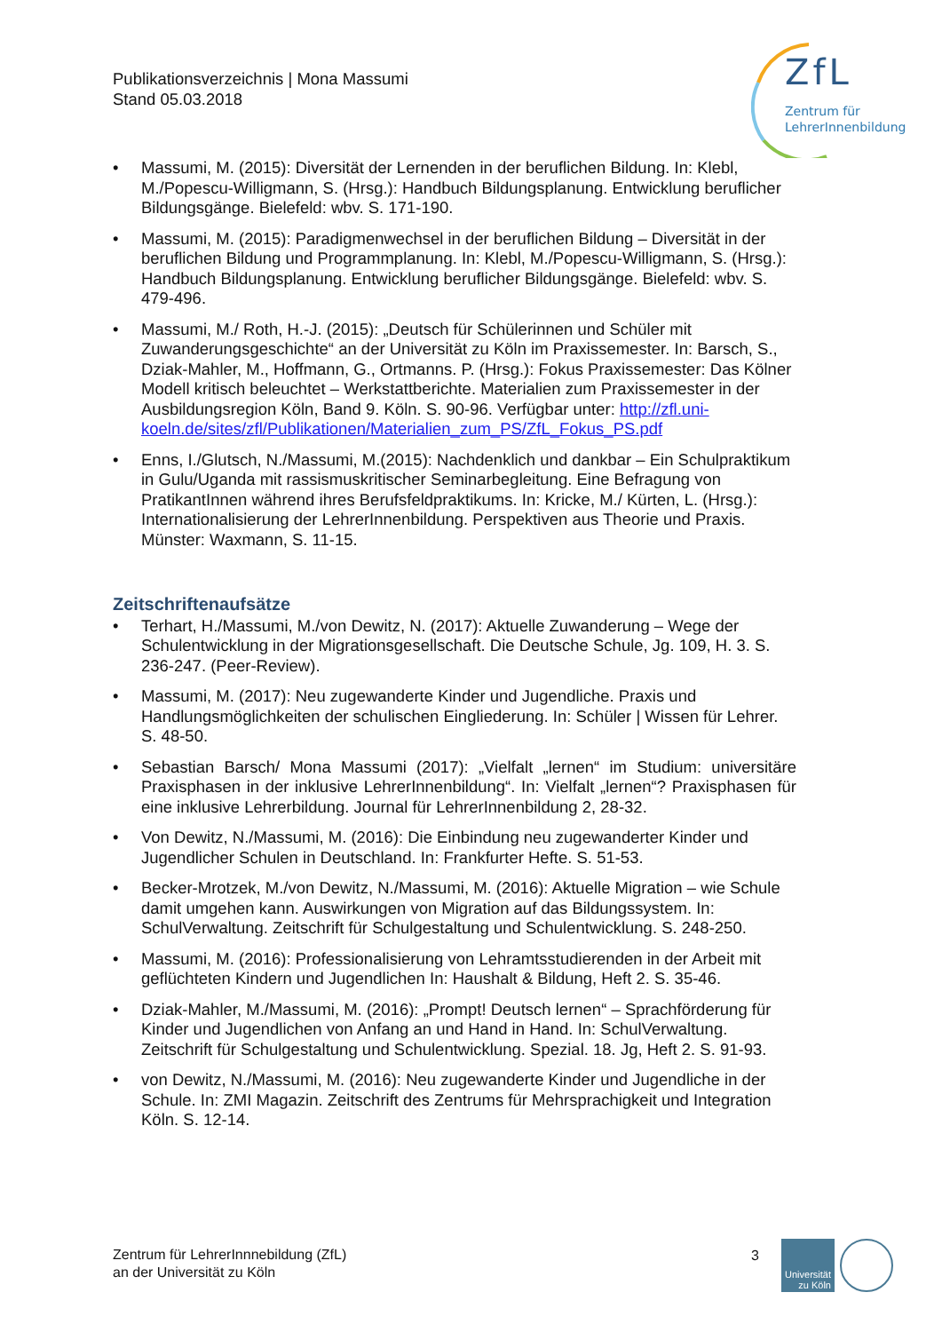Publikationsverzeichnis | Mona Massumi
Stand 05.03.2018
ZfL
Zentrum für
LehrerInnenbildung
• Massumi, M. (2015): Diversität der Lernenden in der beruflichen Bildung. In: Klebl, M./Popescu-Willigmann, S. (Hrsg.): Handbuch Bildungsplanung. Entwicklung beruflicher Bildungsgänge. Bielefeld: wbv. S. 171-190.
• Massumi, M. (2015): Paradigmenwechsel in der beruflichen Bildung – Diversität in der beruflichen Bildung und Programmplanung. In: Klebl, M./Popescu-Willigmann, S. (Hrsg.): Handbuch Bildungsplanung. Entwicklung beruflicher Bildungsgänge. Bielefeld: wbv. S. 479-496.
• Massumi, M./ Roth, H.-J. (2015): „Deutsch für Schülerinnen und Schüler mit Zuwanderungsgeschichte“ an der Universität zu Köln im Praxissemester. In: Barsch, S., Dziak-Mahler, M., Hoffmann, G., Ortmanns. P. (Hrsg.): Fokus Praxissemester: Das Kölner Modell kritisch beleuchtet – Werkstattberichte. Materialien zum Praxissemester in der Ausbildungsregion Köln, Band 9. Köln. S. 90-96. Verfügbar unter: http://zfl.uni-koeln.de/sites/zfl/Publikationen/Materialien_zum_PS/ZfL_Fokus_PS.pdf
• Enns, I./Glutsch, N./Massumi, M.(2015): Nachdenklich und dankbar – Ein Schulpraktikum in Gulu/Uganda mit rassismuskritischer Seminarbegleitung. Eine Befragung von PratikantInnen während ihres Berufsfeldpraktikums. In: Kricke, M./ Kürten, L. (Hrsg.): Internationalisierung der LehrerInnenbildung. Perspektiven aus Theorie und Praxis. Münster: Waxmann, S. 11-15.
Zeitschriftenaufsätze
• Terhart, H./Massumi, M./von Dewitz, N. (2017): Aktuelle Zuwanderung – Wege der Schulentwicklung in der Migrationsgesellschaft. Die Deutsche Schule, Jg. 109, H. 3. S. 236-247. (Peer-Review).
• Massumi, M. (2017): Neu zugewanderte Kinder und Jugendliche. Praxis und Handlungsmöglichkeiten der schulischen Eingliederung. In: Schüler | Wissen für Lehrer. S. 48-50.
• Sebastian Barsch/ Mona Massumi (2017): „Vielfalt „lernen“ im Studium: universitäre Praxisphasen in der inklusive LehrerInnenbildung“. In: Vielfalt „lernen“? Praxisphasen für eine inklusive Lehrerbildung. Journal für LehrerInnenbildung 2, 28-32.
• Von Dewitz, N./Massumi, M. (2016): Die Einbindung neu zugewanderter Kinder und Jugendlicher Schulen in Deutschland. In: Frankfurter Hefte. S. 51-53.
• Becker-Mrotzek, M./von Dewitz, N./Massumi, M. (2016): Aktuelle Migration – wie Schule damit umgehen kann. Auswirkungen von Migration auf das Bildungssystem. In: SchulVerwaltung. Zeitschrift für Schulgestaltung und Schulentwicklung. S. 248-250.
• Massumi, M. (2016): Professionalisierung von Lehramtsstudierenden in der Arbeit mit geflüchteten Kindern und Jugendlichen In: Haushalt & Bildung, Heft 2. S. 35-46.
• Dziak-Mahler, M./Massumi, M. (2016): „Prompt! Deutsch lernen“ – Sprachförderung für Kinder und Jugendlichen von Anfang an und Hand in Hand. In: SchulVerwaltung. Zeitschrift für Schulgestaltung und Schulentwicklung. Spezial. 18. Jg, Heft 2. S. 91-93.
• von Dewitz, N./Massumi, M. (2016): Neu zugewanderte Kinder und Jugendliche in der Schule. In: ZMI Magazin. Zeitschrift des Zentrums für Mehrsprachigkeit und Integration Köln. S. 12-14.
Zentrum für LehrerInnnebildung (ZfL)
an der Universität zu Köln
3
Universität
zu Köln